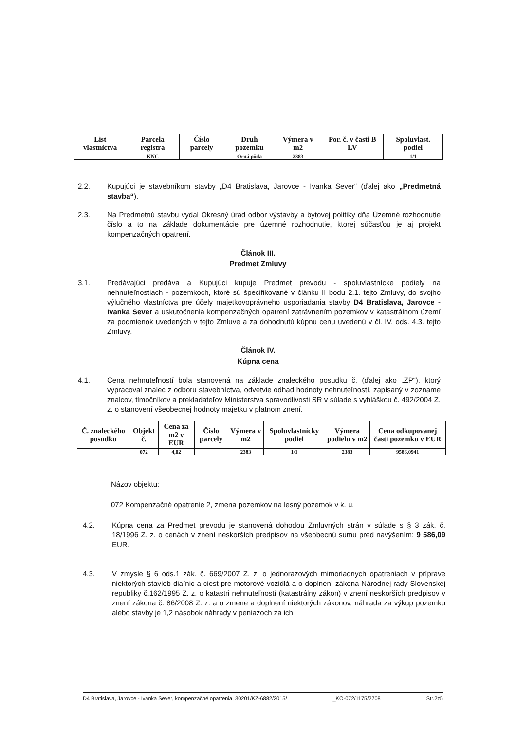| List vlastníctva | Parcela registra | Číslo parcely | Druh pozemku | Výmera v m2 | Por. č. v časti B LV | Spoluvlast. podiel |
| --- | --- | --- | --- | --- | --- | --- |
| | KNC | | Orná pôda | 2383 | | 1/1 |
2.2. Kupujúci je stavebníkom stavby „D4 Bratislava, Jarovce - Ivanka Sever“ (ďalej ako „Predmetná stavba“).
2.3. Na Predmetnú stavbu vydal Okresný úrad odbor výstavby a bytovej politiky dňa Územné rozhodnutie číslo a to na základe dokumentácie pre územné rozhodnutie, ktorej súčasťou je aj projekt kompenzačných opatrení.
Článok III.
Predmet Zmluvy
3.1. Predávajúci predáva a Kupujúci kupuje Predmet prevodu - spoluvlastnícke podiely na nehnuteľnostiach - pozemkoch, ktoré sú špecifikované v článku II bodu 2.1. tejto Zmluvy, do svojho výlučného vlastníctva pre účely majetkovoprávneho usporiadania stavby D4 Bratislava, Jarovce - Ivanka Sever a uskutočnenia kompenzačných opatrení zatrávnením pozemkov v katastrálnom území za podmienok uvedených v tejto Zmluve a za dohodnutú kúpnu cenu uvedenú v čl. IV. ods. 4.3. tejto Zmluvy.
Článok IV.
Kúpna cena
4.1. Cena nehnuteľností bola stanovená na základe znaleckého posudku č. (ďalej ako „ZP“), ktorý vypracoval znalec z odboru stavebníctva, odvetvie odhad hodnoty nehnuteľností, zapísaný v zozname znalcov, tlmočníkov a prekladateľov Ministerstva spravodlivosti SR v súlade s vyhláškou č. 492/2004 Z. z. o stanovení všeobecnej hodnoty majetku v platnom znení.
| Č. znaleckého posudku | Objekt č. | Cena za m2 v EUR | Číslo parcely | Výmera v m2 | Spoluvlastnícky podiel | Výmera podielu v m2 | Cena odkupovanej časti pozemku v EUR |
| --- | --- | --- | --- | --- | --- | --- | --- |
| | 072 | 4,02 | | 2383 | 1/1 | 2383 | 9586,0941 |
Názov objektu:
072 Kompenzačné opatrenie 2, zmena pozemkov na lesný pozemok v k. ú.
4.2. Kúpna cena za Predmet prevodu je stanovená dohodou Zmluvných strán v súlade s § 3 zák. č. 18/1996 Z. z. o cenách v znení neskorších predpisov na všeobecnú sumu pred navýšením: 9 586,09 EUR.
4.3. V zmysle § 6 ods.1 zák. č. 669/2007 Z. z. o jednorazových mimoriadnych opatreniach v príprave niektorých stavieb diaľnic a ciest pre motorové vozidlá a o doplnení zákona Národnej rady Slovenskej republiky č.162/1995 Z. z. o katastri nehnuteľností (katastrálny zákon) v znení neskorších predpisov v znení zákona č. 86/2008 Z. z. a o zmene a doplnení niektorých zákonov, náhrada za výkup pozemku alebo stavby je 1,2 násobok náhrady v peniazoch za ich
D4 Bratislava, Jarovce - Ivanka Sever, kompenzačné opatrenia, 30201/KZ-6882/2015/ _KO-072/1175/2708 Str.2z5